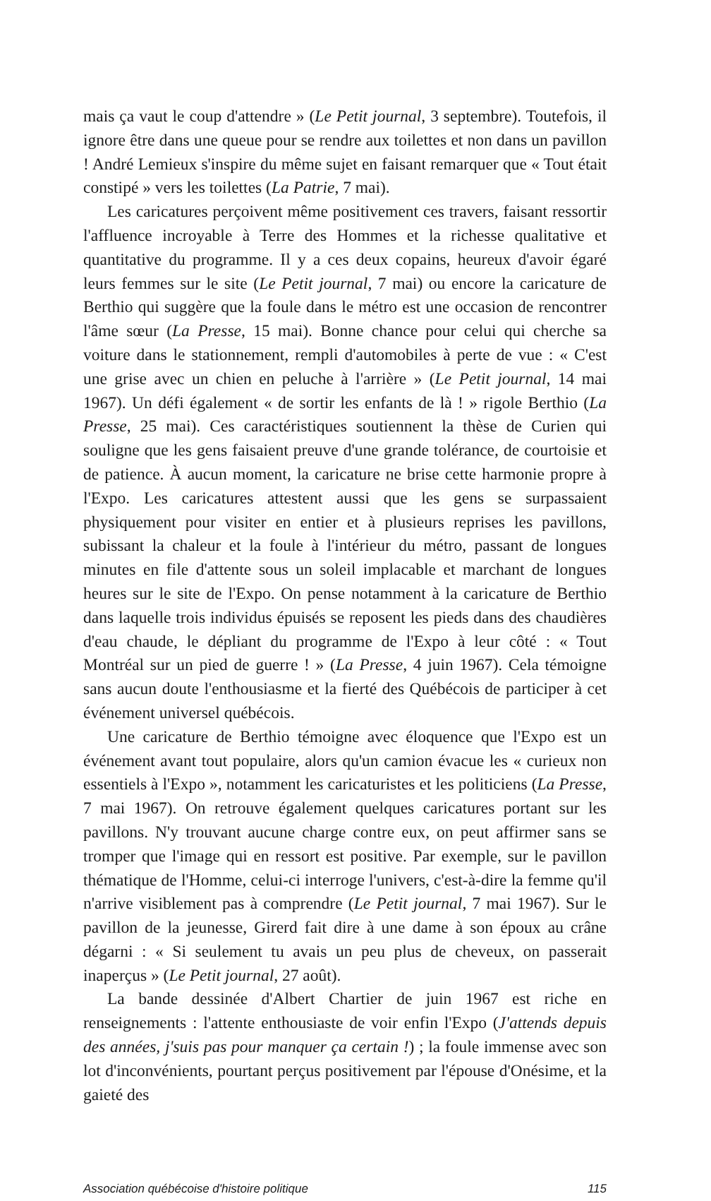mais ça vaut le coup d'attendre » (Le Petit journal, 3 septembre). Toutefois, il ignore être dans une queue pour se rendre aux toilettes et non dans un pavillon ! André Lemieux s'inspire du même sujet en faisant remarquer que « Tout était constipé » vers les toilettes (La Patrie, 7 mai).
Les caricatures perçoivent même positivement ces travers, faisant ressortir l'affluence incroyable à Terre des Hommes et la richesse qualitative et quantitative du programme. Il y a ces deux copains, heureux d'avoir égaré leurs femmes sur le site (Le Petit journal, 7 mai) ou encore la caricature de Berthio qui suggère que la foule dans le métro est une occasion de rencontrer l'âme sœur (La Presse, 15 mai). Bonne chance pour celui qui cherche sa voiture dans le stationnement, rempli d'automobiles à perte de vue : « C'est une grise avec un chien en peluche à l'arrière » (Le Petit journal, 14 mai 1967). Un défi également « de sortir les enfants de là ! » rigole Berthio (La Presse, 25 mai). Ces caractéristiques soutiennent la thèse de Curien qui souligne que les gens faisaient preuve d'une grande tolérance, de courtoisie et de patience. À aucun moment, la caricature ne brise cette harmonie propre à l'Expo. Les caricatures attestent aussi que les gens se surpassaient physiquement pour visiter en entier et à plusieurs reprises les pavillons, subissant la chaleur et la foule à l'intérieur du métro, passant de longues minutes en file d'attente sous un soleil implacable et marchant de longues heures sur le site de l'Expo. On pense notamment à la caricature de Berthio dans laquelle trois individus épuisés se reposent les pieds dans des chaudières d'eau chaude, le dépliant du programme de l'Expo à leur côté : « Tout Montréal sur un pied de guerre ! » (La Presse, 4 juin 1967). Cela témoigne sans aucun doute l'enthousiasme et la fierté des Québécois de participer à cet événement universel québécois.
Une caricature de Berthio témoigne avec éloquence que l'Expo est un événement avant tout populaire, alors qu'un camion évacue les « curieux non essentiels à l'Expo », notamment les caricaturistes et les politiciens (La Presse, 7 mai 1967). On retrouve également quelques caricatures portant sur les pavillons. N'y trouvant aucune charge contre eux, on peut affirmer sans se tromper que l'image qui en ressort est positive. Par exemple, sur le pavillon thématique de l'Homme, celui-ci interroge l'univers, c'est-à-dire la femme qu'il n'arrive visiblement pas à comprendre (Le Petit journal, 7 mai 1967). Sur le pavillon de la jeunesse, Girerd fait dire à une dame à son époux au crâne dégarni : « Si seulement tu avais un peu plus de cheveux, on passerait inaperçus » (Le Petit journal, 27 août).
La bande dessinée d'Albert Chartier de juin 1967 est riche en renseignements : l'attente enthousiaste de voir enfin l'Expo (J'attends depuis des années, j'suis pas pour manquer ça certain !) ; la foule immense avec son lot d'inconvénients, pourtant perçus positivement par l'épouse d'Onésime, et la gaieté des
Association québécoise d'histoire politique 115